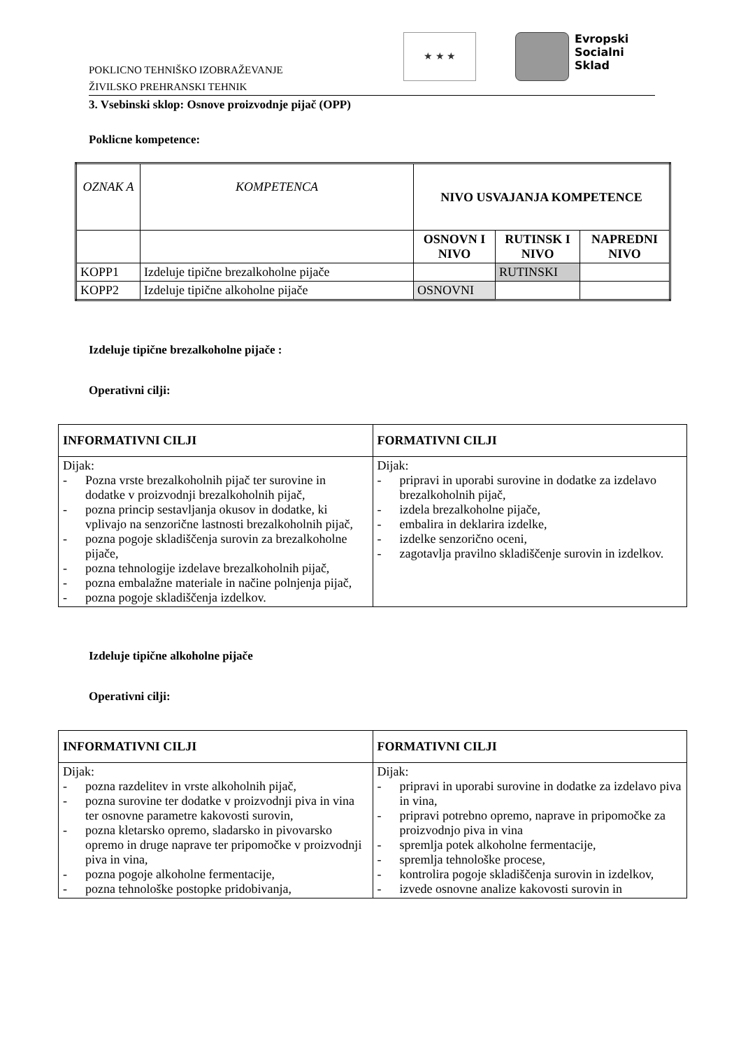POKLICNO TEHNIŠKO IZOBRAŽEVANJE
ŽIVILSKO PREHRANSKI TEHNIK
★ ★ ★
Evropski
Socialni
Sklad
3. Vsebinski sklop: Osnove proizvodnje pijač (OPP)
Poklicne kompetence:
| OZNAK A | KOMPETENCA | NIVO USVAJANJA KOMPETENCE | | |
| | | OSNOVN I NIVO | RUTINSK I NIVO | NAPREDNI NIVO |
| KOPP1 | Izdeluje tipične brezalkoholne pijače | | RUTINSKI | |
| KOPP2 | Izdeluje tipične alkoholne pijače | OSNOVNI | | |
Izdeluje tipične brezalkoholne pijače :
Operativni cilji:
| INFORMATIVNI CILJI | FORMATIVNI CILJI |
| --- | --- |
| Dijak: - Pozna vrste brezalkoholnih pijač ter surovine in dodatke v proizvodnji brezalkoholnih pijač, - pozna princip sestavljanja okusov in dodatke, ki vplivajo na senzorične lastnosti brezalkoholnih pijač, - pozna pogoje skladiščenja surovin za brezalkoholne pijače, - pozna tehnologije izdelave brezalkoholnih pijač, - pozna embalažne materiale in načine polnjenja pijač, - pozna pogoje skladiščenja izdelkov. | Dijak: - pripravi in uporabi surovine in dodatke za izdelavo brezalkoholnih pijač, - izdela brezalkoholne pijače, - embalira in deklarira izdelke, - izdelke senzorično oceni, - zagotavlja pravilno skladiščenje surovin in izdelkov. |
Izdeluje tipične alkoholne pijače
Operativni cilji:
| INFORMATIVNI CILJI | FORMATIVNI CILJI |
| --- | --- |
| Dijak: - pozna razdelitev in vrste alkoholnih pijač, - pozna surovine ter dodatke v proizvodnji piva in vina ter osnovne parametre kakovosti surovin, - pozna kletarsko opremo, sladarsko in pivovarsko opremo in druge naprave ter pripomočke v proizvodnji piva in vina, - pozna pogoje alkoholne fermentacije, - pozna tehnološke postopke pridobivanja, | Dijak: - pripravi in uporabi surovine in dodatke za izdelavo piva in vina, - pripravi potrebno opremo, naprave in pripomočke za proizvodnjo piva in vina - spremlja potek alkoholne fermentacije, - spremlja tehnološke procese, - kontrolira pogoje skladiščenja surovin in izdelkov, - izvede osnovne analize kakovosti surovin in |